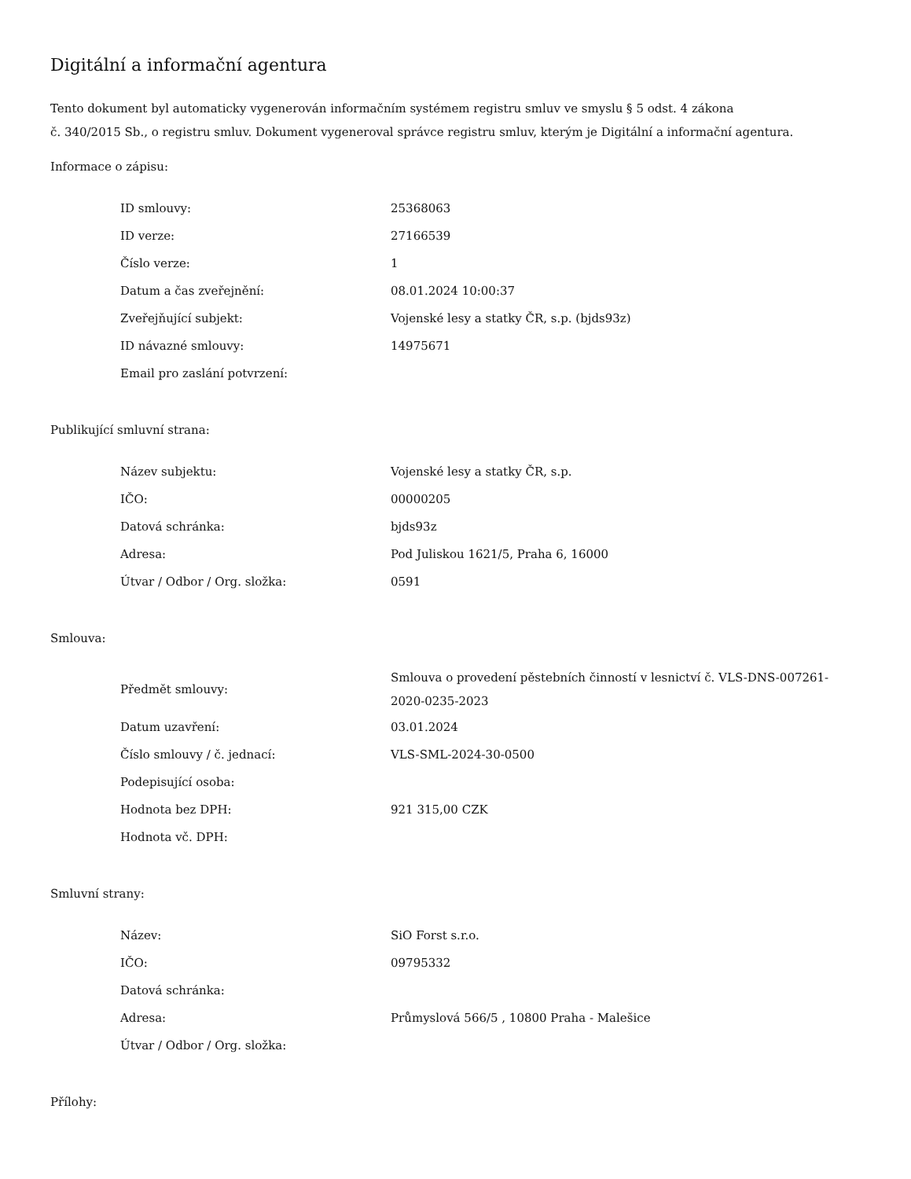Digitální a informační agentura
Tento dokument byl automaticky vygenerován informačním systémem registru smluv ve smyslu § 5 odst. 4 zákona
č. 340/2015 Sb., o registru smluv. Dokument vygeneroval správce registru smluv, kterým je Digitální a informační agentura.
Informace o zápisu:
| ID smlouvy: | 25368063 |
| ID verze: | 27166539 |
| Číslo verze: | 1 |
| Datum a čas zveřejnění: | 08.01.2024 10:00:37 |
| Zveřejňující subjekt: | Vojenské lesy a statky ČR, s.p. (bjds93z) |
| ID návazné smlouvy: | 14975671 |
| Email pro zaslání potvrzení: | |
Publikující smluvní strana:
| Název subjektu: | Vojenské lesy a statky ČR, s.p. |
| IČO: | 00000205 |
| Datová schránka: | bjds93z |
| Adresa: | Pod Juliskou 1621/5, Praha 6, 16000 |
| Útvar / Odbor / Org. složka: | 0591 |
Smlouva:
| Předmět smlouvy: | Smlouva o provedení pěstebních činností v lesnictví č. VLS-DNS-007261-2020-0235-2023 |
| Datum uzavření: | 03.01.2024 |
| Číslo smlouvy / č. jednací: | VLS-SML-2024-30-0500 |
| Podepisující osoba: | |
| Hodnota bez DPH: | 921 315,00 CZK |
| Hodnota vč. DPH: | |
Smluvní strany:
| Název: | SiO Forst s.r.o. |
| IČO: | 09795332 |
| Datová schránka: | |
| Adresa: | Průmyslová 566/5 , 10800 Praha - Malešice |
| Útvar / Odbor / Org. složka: | |
Přílohy: